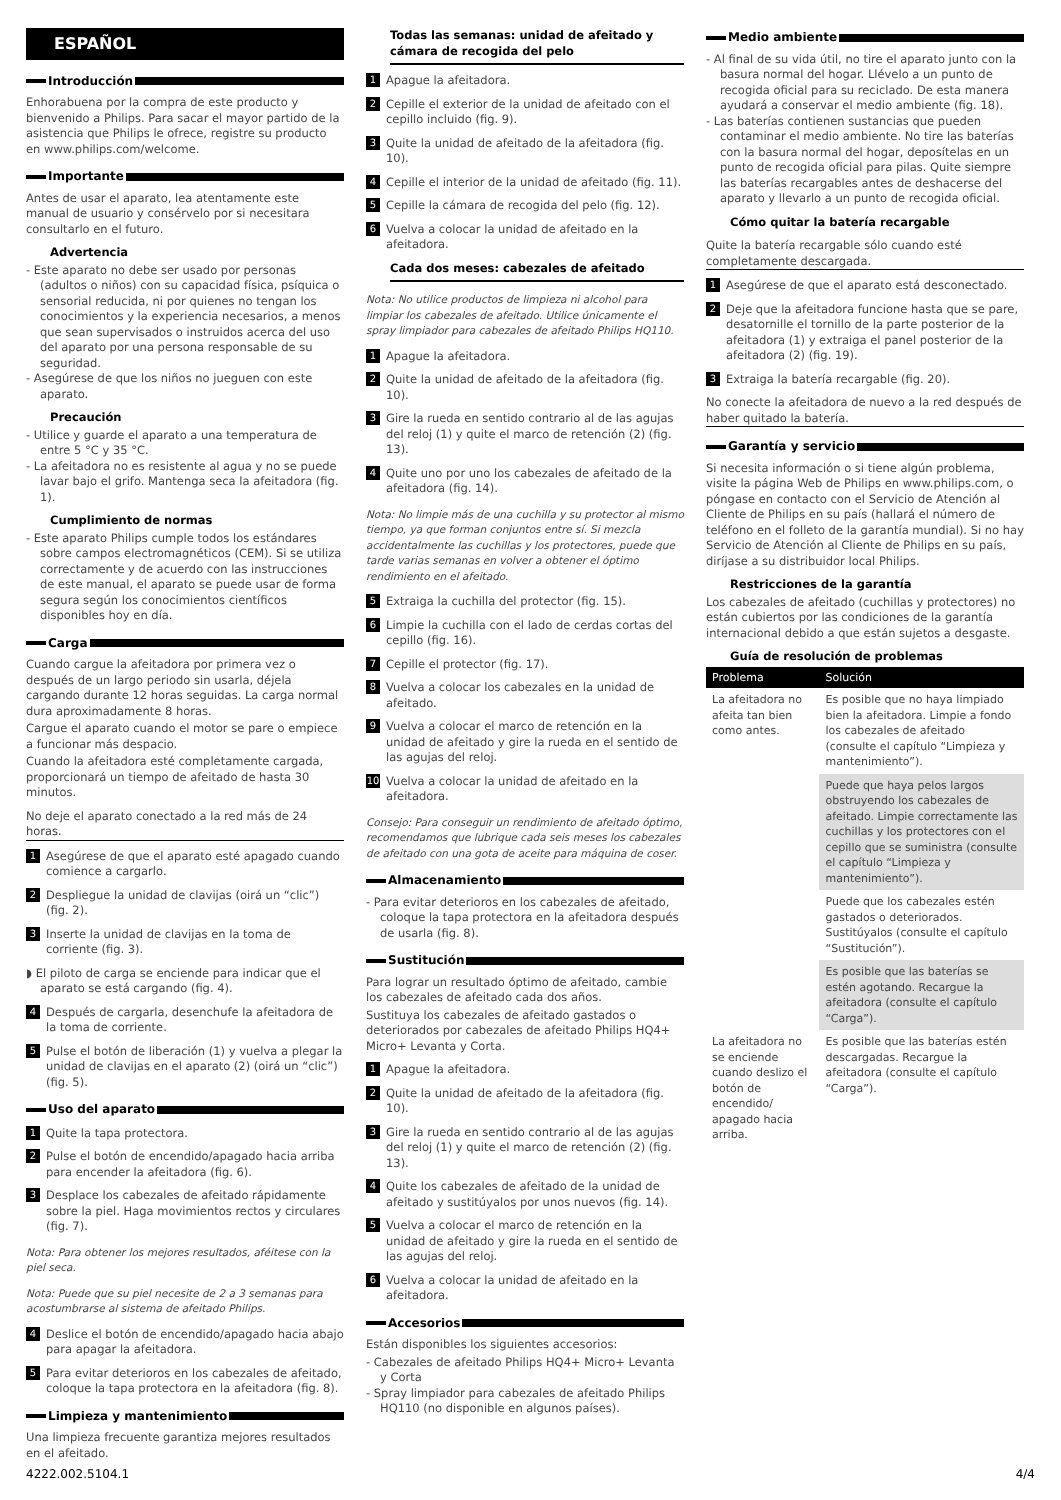ESPAÑOL
Introducción
Enhorabuena por la compra de este producto y bienvenido a Philips. Para sacar el mayor partido de la asistencia que Philips le ofrece, registre su producto en www.philips.com/welcome.
Importante
Antes de usar el aparato, lea atentamente este manual de usuario y consérvelo por si necesitara consultarlo en el futuro.
Advertencia
- Este aparato no debe ser usado por personas (adultos o niños) con su capacidad física, psíquica o sensorial reducida, ni por quienes no tengan los conocimientos y la experiencia necesarios, a menos que sean supervisados o instruidos acerca del uso del aparato por una persona responsable de su seguridad.
- Asegúrese de que los niños no jueguen con este aparato.
Precaución
- Utilice y guarde el aparato a una temperatura de entre 5 °C y 35 °C.
- La afeitadora no es resistente al agua y no se puede lavar bajo el grifo. Mantenga seca la afeitadora (fig. 1).
Cumplimiento de normas
- Este aparato Philips cumple todos los estándares sobre campos electromagnéticos (CEM). Si se utiliza correctamente y de acuerdo con las instrucciones de este manual, el aparato se puede usar de forma segura según los conocimientos científicos disponibles hoy en día.
Carga
Cuando cargue la afeitadora por primera vez o después de un largo periodo sin usarla, déjela cargando durante 12 horas seguidas. La carga normal dura aproximadamente 8 horas.
Cargue el aparato cuando el motor se pare o empiece a funcionar más despacio.
Cuando la afeitadora esté completamente cargada, proporcionará un tiempo de afeitado de hasta 30 minutos.
No deje el aparato conectado a la red más de 24 horas.
1 Asegúrese de que el aparato esté apagado cuando comience a cargarlo.
2 Despliegue la unidad de clavijas (oirá un “clic”) (fig. 2).
3 Inserte la unidad de clavijas en la toma de corriente (fig. 3).
◗ El piloto de carga se enciende para indicar que el aparato se está cargando (fig. 4).
4 Después de cargarla, desenchufe la afeitadora de la toma de corriente.
5 Pulse el botón de liberación (1) y vuelva a plegar la unidad de clavijas en el aparato (2) (oirá un “clic”) (fig. 5).
Uso del aparato
1 Quite la tapa protectora.
2 Pulse el botón de encendido/apagado hacia arriba para encender la afeitadora (fig. 6).
3 Desplace los cabezales de afeitado rápidamente sobre la piel. Haga movimientos rectos y circulares (fig. 7).
Nota: Para obtener los mejores resultados, aféitese con la piel seca.
Nota: Puede que su piel necesite de 2 a 3 semanas para acostumbrarse al sistema de afeitado Philips.
4 Deslice el botón de encendido/apagado hacia abajo para apagar la afeitadora.
5 Para evitar deterioros en los cabezales de afeitado, coloque la tapa protectora en la afeitadora (fig. 8).
Limpieza y mantenimiento
Una limpieza frecuente garantiza mejores resultados en el afeitado.
Todas las semanas: unidad de afeitado y cámara de recogida del pelo
1 Apague la afeitadora.
2 Cepille el exterior de la unidad de afeitado con el cepillo incluido (fig. 9).
3 Quite la unidad de afeitado de la afeitadora (fig. 10).
4 Cepille el interior de la unidad de afeitado (fig. 11).
5 Cepille la cámara de recogida del pelo (fig. 12).
6 Vuelva a colocar la unidad de afeitado en la afeitadora.
Cada dos meses: cabezales de afeitado
Nota: No utilice productos de limpieza ni alcohol para limpiar los cabezales de afeitado. Utilice únicamente el spray limpiador para cabezales de afeitado Philips HQ110.
1 Apague la afeitadora.
2 Quite la unidad de afeitado de la afeitadora (fig. 10).
3 Gire la rueda en sentido contrario al de las agujas del reloj (1) y quite el marco de retención (2) (fig. 13).
4 Quite uno por uno los cabezales de afeitado de la afeitadora (fig. 14).
Nota: No limpie más de una cuchilla y su protector al mismo tiempo, ya que forman conjuntos entre sí. Si mezcla accidentalmente las cuchillas y los protectores, puede que tarde varias semanas en volver a obtener el óptimo rendimiento en el afeitado.
5 Extraiga la cuchilla del protector (fig. 15).
6 Limpie la cuchilla con el lado de cerdas cortas del cepillo (fig. 16).
7 Cepille el protector (fig. 17).
8 Vuelva a colocar los cabezales en la unidad de afeitado.
9 Vuelva a colocar el marco de retención en la unidad de afeitado y gire la rueda en el sentido de las agujas del reloj.
10 Vuelva a colocar la unidad de afeitado en la afeitadora.
Consejo: Para conseguir un rendimiento de afeitado óptimo, recomendamos que lubrique cada seis meses los cabezales de afeitado con una gota de aceite para máquina de coser.
Almacenamiento
- Para evitar deterioros en los cabezales de afeitado, coloque la tapa protectora en la afeitadora después de usarla (fig. 8).
Sustitución
Para lograr un resultado óptimo de afeitado, cambie los cabezales de afeitado cada dos años.
Sustituya los cabezales de afeitado gastados o deteriorados por cabezales de afeitado Philips HQ4+ Micro+ Levanta y Corta.
1 Apague la afeitadora.
2 Quite la unidad de afeitado de la afeitadora (fig. 10).
3 Gire la rueda en sentido contrario al de las agujas del reloj (1) y quite el marco de retención (2) (fig. 13).
4 Quite los cabezales de afeitado de la unidad de afeitado y sustitúyalos por unos nuevos (fig. 14).
5 Vuelva a colocar el marco de retención en la unidad de afeitado y gire la rueda en el sentido de las agujas del reloj.
6 Vuelva a colocar la unidad de afeitado en la afeitadora.
Accesorios
Están disponibles los siguientes accesorios:
- Cabezales de afeitado Philips HQ4+ Micro+ Levanta y Corta
- Spray limpiador para cabezales de afeitado Philips HQ110 (no disponible en algunos países).
Medio ambiente
- Al final de su vida útil, no tire el aparato junto con la basura normal del hogar. Llévelo a un punto de recogida oficial para su reciclado. De esta manera ayudará a conservar el medio ambiente (fig. 18).
- Las baterías contienen sustancias que pueden contaminar el medio ambiente. No tire las baterías con la basura normal del hogar, deposítelas en un punto de recogida oficial para pilas. Quite siempre las baterías recargables antes de deshacerse del aparato y llevarlo a un punto de recogida oficial.
Cómo quitar la batería recargable
Quite la batería recargable sólo cuando esté completamente descargada.
1 Asegúrese de que el aparato está desconectado.
2 Deje que la afeitadora funcione hasta que se pare, desatornille el tornillo de la parte posterior de la afeitadora (1) y extraiga el panel posterior de la afeitadora (2) (fig. 19).
3 Extraiga la batería recargable (fig. 20).
No conecte la afeitadora de nuevo a la red después de haber quitado la batería.
Garantía y servicio
Si necesita información o si tiene algún problema, visite la página Web de Philips en www.philips.com, o póngase en contacto con el Servicio de Atención al Cliente de Philips en su país (hallará el número de teléfono en el folleto de la garantía mundial). Si no hay Servicio de Atención al Cliente de Philips en su país, diríjase a su distribuidor local Philips.
Restricciones de la garantía
Los cabezales de afeitado (cuchillas y protectores) no están cubiertos por las condiciones de la garantía internacional debido a que están sujetos a desgaste.
Guía de resolución de problemas
| Problema | Solución |
| --- | --- |
| La afeitadora no afeita tan bien como antes. | Es posible que no haya limpiado bien la afeitadora. Limpie a fondo los cabezales de afeitado (consulte el capítulo “Limpieza y mantenimiento”). |
| | Puede que haya pelos largos obstruyendo los cabezales de afeitado. Limpie correctamente las cuchillas y los protectores con el cepillo que se suministra (consulte el capítulo “Limpieza y mantenimiento”). |
| | Puede que los cabezales estén gastados o deteriorados. Sustitúyalos (consulte el capítulo “Sustitución”). |
| | Es posible que las baterías se estén agotando. Recargue la afeitadora (consulte el capítulo “Carga”). |
| La afeitadora no se enciende cuando deslizo el botón de encendido/ apagado hacia arriba. | Es posible que las baterías estén descargadas. Recargue la afeitadora (consulte el capítulo “Carga”). |
4222.002.5104.1 4/4